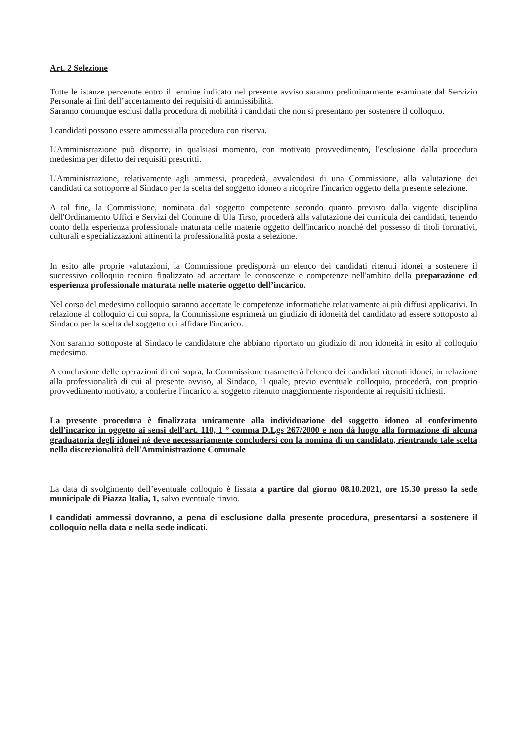Art. 2 Selezione
Tutte le istanze pervenute entro il termine indicato nel presente avviso saranno preliminarmente esaminate dal Servizio Personale ai fini dell’accertamento dei requisiti di ammissibilità.
Saranno comunque esclusi dalla procedura di mobilità i candidati che non si presentano per sostenere il colloquio.
I candidati possono essere ammessi alla procedura con riserva.
L'Amministrazione può disporre, in qualsiasi momento, con motivato provvedimento, l'esclusione dalla procedura medesima per difetto dei requisiti prescritti.
L'Amministrazione, relativamente agli ammessi, procederà, avvalendosi di una Commissione, alla valutazione dei candidati da sottoporre al Sindaco per la scelta del soggetto idoneo a ricoprire l'incarico oggetto della presente selezione.
A tal fine, la Commissione, nominata dal soggetto competente secondo quanto previsto dalla vigente disciplina dell'Ordinamento Uffici e Servizi del Comune di Ula Tirso, procederà alla valutazione dei curricula dei candidati, tenendo conto della esperienza professionale maturata nelle materie oggetto dell'incarico nonché del possesso di titoli formativi, culturali e specializzazioni attinenti la professionalità posta a selezione.
In esito alle proprie valutazioni, la Commissione predisporrà un elenco dei candidati ritenuti idonei a sostenere il successivo colloquio tecnico finalizzato ad accertare le conoscenze e competenze nell'ambito della preparazione ed esperienza professionale maturata nelle materie oggetto dell’incarico.
Nel corso del medesimo colloquio saranno accertate le competenze informatiche relativamente ai più diffusi applicativi. In relazione al colloquio di cui sopra, la Commissione esprimerà un giudizio di idoneità del candidato ad essere sottoposto al Sindaco per la scelta del soggetto cui affidare l'incarico.
Non saranno sottoposte al Sindaco le candidature che abbiano riportato un giudizio di non idoneità in esito al colloquio medesimo.
A conclusione delle operazioni di cui sopra, la Commissione trasmetterà l'elenco dei candidati ritenuti idonei, in relazione alla professionalità di cui al presente avviso, al Sindaco, il quale, previo eventuale colloquio, procederà, con proprio provvedimento motivato, a conferire l'incarico al soggetto ritenuto maggiormente rispondente ai requisiti richiesti.
La presente procedura è finalizzata unicamente alla individuazione del soggetto idoneo al conferimento dell'incarico in oggetto ai sensi dell'art. 110, 1 ° comma D.Lgs 267/2000 e non dà luogo alla formazione di alcuna graduatoria degli idonei né deve necessariamente concludersi con la nomina di un candidato, rientrando tale scelta nella discrezionalità dell'Amministrazione Comunale
La data di svolgimento dell’eventuale colloquio è fissata a partire dal giorno 08.10.2021, ore 15.30 presso la sede municipale di Piazza Italia, 1, salvo eventuale rinvio.
I candidati ammessi dovranno, a pena di esclusione dalla presente procedura, presentarsi a sostenere il colloquio nella data e nella sede indicati.